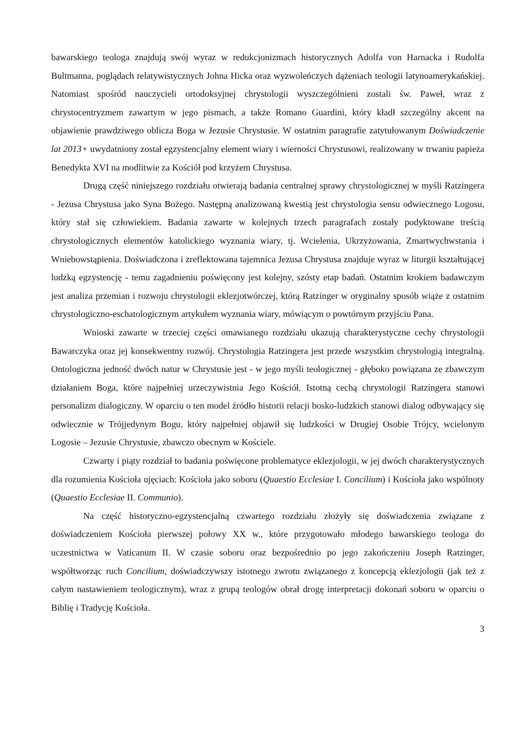bawarskiego teologa znajdują swój wyraz w redukcjonizmach historycznych Adolfa von Harnacka i Rudolfa Bultmanna, poglądach relatywistycznych Johna Hicka oraz wyzwoleńczych dążeniach teologii latynoamerykańskiej. Natomiast spośród nauczycieli ortodoksyjnej chrystologii wyszczególnieni zostali św. Paweł, wraz z chrystocentryzmem zawartym w jego pismach, a także Romano Guardini, który kładł szczególny akcent na objawienie prawdziwego oblicza Boga w Jezusie Chrystusie. W ostatnim paragrafie zatytułowanym Doświadczenie lat 2013+ uwydatniony został egzystencjalny element wiary i wierności Chrystusowi, realizowany w trwaniu papieża Benedykta XVI na modlitwie za Kościół pod krzyżem Chrystusa.
Drugą część niniejszego rozdziału otwierają badania centralnej sprawy chrystologicznej w myśli Ratzingera - Jezusa Chrystusa jako Syna Bożego. Następną analizowaną kwestią jest chrystologia sensu odwiecznego Logosu, który stał się człowiekiem. Badania zawarte w kolejnych trzech paragrafach zostały podyktowane treścią chrystologicznych elementów katolickiego wyznania wiary, tj. Wcielenia, Ukrzyżowania, Zmartwychwstania i Wniebowstąpienia. Doświadczona i zreflektowana tajemnica Jezusa Chrystusa znajduje wyraz w liturgii kształtującej ludzką egzystencję - temu zagadnieniu poświęcony jest kolejny, szósty etap badań. Ostatnim krokiem badawczym jest analiza przemian i rozwoju chrystologii eklezjotwórczej, którą Ratzinger w oryginalny sposób wiąże z ostatnim chrystologiczno-eschatologicznym artykułem wyznania wiary, mówiącym o powtórnym przyjściu Pana.
Wnioski zawarte w trzeciej części omawianego rozdziału ukazują charakterystyczne cechy chrystologii Bawarczyka oraz jej konsekwentny rozwój. Chrystologia Ratzingera jest przede wszystkim chrystologią integralną. Ontologiczna jedność dwóch natur w Chrystusie jest - w jego myśli teologicznej - głęboko powiązana ze zbawczym działaniem Boga, które najpełniej urzeczywistnia Jego Kościół. Istotną cechą chrystologii Ratzingera stanowi personalizm dialogiczny. W oparciu o ten model źródło historii relacji bosko-ludzkich stanowi dialog odbywający się odwiecznie w Trójjedynym Bogu, który najpełniej objawił się ludzkości w Drugiej Osobie Trójcy, wcielonym Logosie – Jezusie Chrystusie, zbawczo obecnym w Kościele.
Czwarty i piąty rozdział to badania poświęcone problematyce eklezjologii, w jej dwóch charakterystycznych dla rozumienia Kościoła ujęciach: Kościoła jako soboru (Quaestio Ecclesiae I. Concilium) i Kościoła jako wspólnoty (Quaestio Ecclesiae II. Communio).
Na część historyczno-egzystencjalną czwartego rozdziału złożyły się doświadczenia związane z doświadczeniem Kościoła pierwszej połowy XX w., które przygotowało młodego bawarskiego teologa do uczestnictwa w Vaticanum II. W czasie soboru oraz bezpośrednio po jego zakończeniu Joseph Ratzinger, współtworząc ruch Concilium, doświadczywszy istotnego zwrotu związanego z koncepcją eklezjologii (jak też z całym nastawieniem teologicznym), wraz z grupą teologów obrał drogę interpretacji dokonań soboru w oparciu o Biblię i Tradycję Kościoła.
3